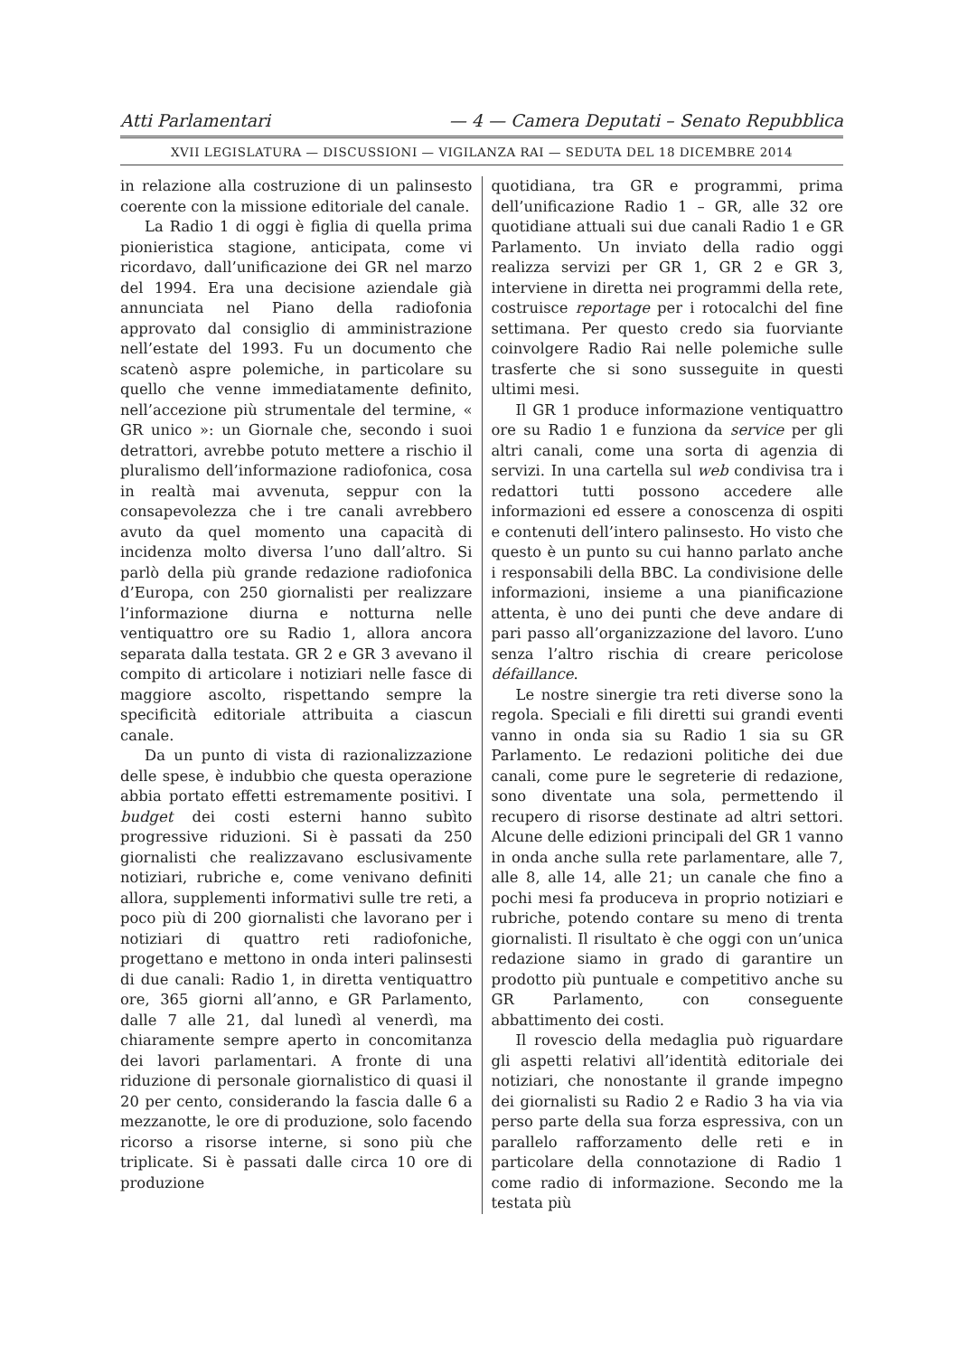Atti Parlamentari — 4 — Camera Deputati – Senato Repubblica
XVII LEGISLATURA — DISCUSSIONI — VIGILANZA RAI — SEDUTA DEL 18 DICEMBRE 2014
in relazione alla costruzione di un palinsesto coerente con la missione editoriale del canale.
La Radio 1 di oggi è figlia di quella prima pionieristica stagione, anticipata, come vi ricordavo, dall’unificazione dei GR nel marzo del 1994. Era una decisione aziendale già annunciata nel Piano della radiofonia approvato dal consiglio di amministrazione nell’estate del 1993. Fu un documento che scatenò aspre polemiche, in particolare su quello che venne immediatamente definito, nell’accezione più strumentale del termine, « GR unico »: un Giornale che, secondo i suoi detrattori, avrebbe potuto mettere a rischio il pluralismo dell’informazione radiofonica, cosa in realtà mai avvenuta, seppur con la consapevolezza che i tre canali avrebbero avuto da quel momento una capacità di incidenza molto diversa l’uno dall’altro. Si parlò della più grande redazione radiofonica d’Europa, con 250 giornalisti per realizzare l’informazione diurna e notturna nelle ventiquattro ore su Radio 1, allora ancora separata dalla testata. GR 2 e GR 3 avevano il compito di articolare i notiziari nelle fasce di maggiore ascolto, rispettando sempre la specificità editoriale attribuita a ciascun canale.
Da un punto di vista di razionalizzazione delle spese, è indubbio che questa operazione abbia portato effetti estremamente positivi. I budget dei costi esterni hanno subìto progressive riduzioni. Si è passati da 250 giornalisti che realizzavano esclusivamente notiziari, rubriche e, come venivano definiti allora, supplementi informativi sulle tre reti, a poco più di 200 giornalisti che lavorano per i notiziari di quattro reti radiofoniche, progettano e mettono in onda interi palinsesti di due canali: Radio 1, in diretta ventiquattro ore, 365 giorni all’anno, e GR Parlamento, dalle 7 alle 21, dal lunedì al venerdì, ma chiaramente sempre aperto in concomitanza dei lavori parlamentari. A fronte di una riduzione di personale giornalistico di quasi il 20 per cento, considerando la fascia dalle 6 a mezzanotte, le ore di produzione, solo facendo ricorso a risorse interne, si sono più che triplicate. Si è passati dalle circa 10 ore di produzione
quotidiana, tra GR e programmi, prima dell’unificazione Radio 1 – GR, alle 32 ore quotidiane attuali sui due canali Radio 1 e GR Parlamento. Un inviato della radio oggi realizza servizi per GR 1, GR 2 e GR 3, interviene in diretta nei programmi della rete, costruisce reportage per i rotocalchi del fine settimana. Per questo credo sia fuorviante coinvolgere Radio Rai nelle polemiche sulle trasferte che si sono susseguite in questi ultimi mesi.
Il GR 1 produce informazione ventiquattro ore su Radio 1 e funziona da service per gli altri canali, come una sorta di agenzia di servizi. In una cartella sul web condivisa tra i redattori tutti possono accedere alle informazioni ed essere a conoscenza di ospiti e contenuti dell’intero palinsesto. Ho visto che questo è un punto su cui hanno parlato anche i responsabili della BBC. La condivisione delle informazioni, insieme a una pianificazione attenta, è uno dei punti che deve andare di pari passo all’organizzazione del lavoro. L’uno senza l’altro rischia di creare pericolose défaillance.
Le nostre sinergie tra reti diverse sono la regola. Speciali e fili diretti sui grandi eventi vanno in onda sia su Radio 1 sia su GR Parlamento. Le redazioni politiche dei due canali, come pure le segreterie di redazione, sono diventate una sola, permettendo il recupero di risorse destinate ad altri settori. Alcune delle edizioni principali del GR 1 vanno in onda anche sulla rete parlamentare, alle 7, alle 8, alle 14, alle 21; un canale che fino a pochi mesi fa produceva in proprio notiziari e rubriche, potendo contare su meno di trenta giornalisti. Il risultato è che oggi con un’unica redazione siamo in grado di garantire un prodotto più puntuale e competitivo anche su GR Parlamento, con conseguente abbattimento dei costi.
Il rovescio della medaglia può riguardare gli aspetti relativi all’identità editoriale dei notiziari, che nonostante il grande impegno dei giornalisti su Radio 2 e Radio 3 ha via via perso parte della sua forza espressiva, con un parallelo rafforzamento delle reti e in particolare della connotazione di Radio 1 come radio di informazione. Secondo me la testata più